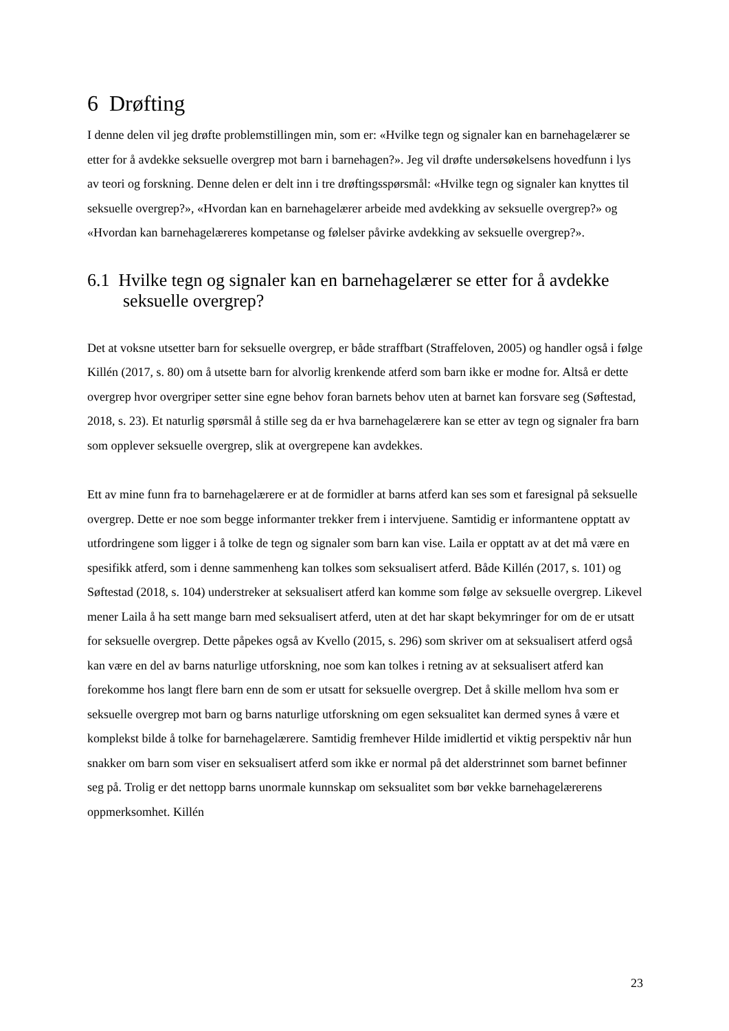6 Drøfting
I denne delen vil jeg drøfte problemstillingen min, som er: «Hvilke tegn og signaler kan en barnehagelærer se etter for å avdekke seksuelle overgrep mot barn i barnehagen?». Jeg vil drøfte undersøkelsens hovedfunn i lys av teori og forskning. Denne delen er delt inn i tre drøftingsspørsmål: «Hvilke tegn og signaler kan knyttes til seksuelle overgrep?», «Hvordan kan en barnehagelærer arbeide med avdekking av seksuelle overgrep?» og «Hvordan kan barnehagelæreres kompetanse og følelser påvirke avdekking av seksuelle overgrep?».
6.1 Hvilke tegn og signaler kan en barnehagelærer se etter for å avdekke seksuelle overgrep?
Det at voksne utsetter barn for seksuelle overgrep, er både straffbart (Straffeloven, 2005) og handler også i følge Killén (2017, s. 80) om å utsette barn for alvorlig krenkende atferd som barn ikke er modne for. Altså er dette overgrep hvor overgriper setter sine egne behov foran barnets behov uten at barnet kan forsvare seg (Søftestad, 2018, s. 23). Et naturlig spørsmål å stille seg da er hva barnehagelærere kan se etter av tegn og signaler fra barn som opplever seksuelle overgrep, slik at overgrepene kan avdekkes.
Ett av mine funn fra to barnehagelærere er at de formidler at barns atferd kan ses som et faresignal på seksuelle overgrep. Dette er noe som begge informanter trekker frem i intervjuene. Samtidig er informantene opptatt av utfordringene som ligger i å tolke de tegn og signaler som barn kan vise. Laila er opptatt av at det må være en spesifikk atferd, som i denne sammenheng kan tolkes som seksualisert atferd. Både Killén (2017, s. 101) og Søftestad (2018, s. 104) understreker at seksualisert atferd kan komme som følge av seksuelle overgrep. Likevel mener Laila å ha sett mange barn med seksualisert atferd, uten at det har skapt bekymringer for om de er utsatt for seksuelle overgrep. Dette påpekes også av Kvello (2015, s. 296) som skriver om at seksualisert atferd også kan være en del av barns naturlige utforskning, noe som kan tolkes i retning av at seksualisert atferd kan forekomme hos langt flere barn enn de som er utsatt for seksuelle overgrep. Det å skille mellom hva som er seksuelle overgrep mot barn og barns naturlige utforskning om egen seksualitet kan dermed synes å være et komplekst bilde å tolke for barnehagelærere. Samtidig fremhever Hilde imidlertid et viktig perspektiv når hun snakker om barn som viser en seksualisert atferd som ikke er normal på det alderstrinnet som barnet befinner seg på. Trolig er det nettopp barns unormale kunnskap om seksualitet som bør vekke barnehagelærerens oppmerksomhet. Killén
23